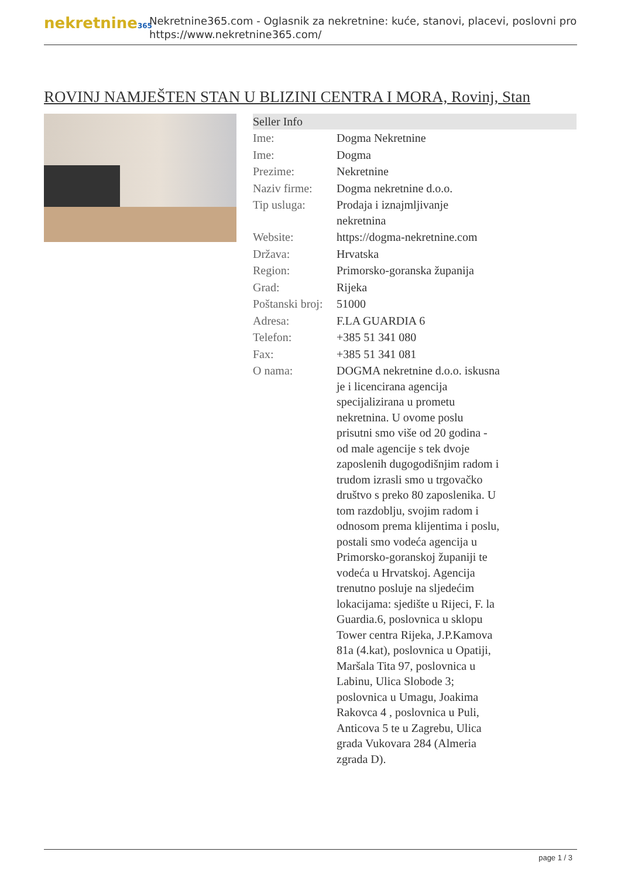nekretnine365
Nekretnine365.com - Oglasnik za nekretnine: kuće, stanovi, placevi, poslovni pro
https://www.nekretnine365.com/
ROVINJ NAMJEŠTEN STAN U BLIZINI CENTRA I MORA, Rovinj, Stan
| Seller Info | |
| --- | --- |
| Ime: | Dogma Nekretnine |
| Ime: | Dogma |
| Prezime: | Nekretnine |
| Naziv firme: | Dogma nekretnine d.o.o. |
| Tip usluga: | Prodaja i iznajmljivanje nekretnina |
| Website: | https://dogma-nekretnine.com |
| Država: | Hrvatska |
| Region: | Primorsko-goranska županija |
| Grad: | Rijeka |
| Poštanski broj: | 51000 |
| Adresa: | F.LA GUARDIA 6 |
| Telefon: | +385 51 341 080 |
| Fax: | +385 51 341 081 |
| O nama: | DOGMA nekretnine d.o.o. iskusna je i licencirana agencija specijalizirana u prometu nekretnina. U ovome poslu prisutni smo više od 20 godina - od male agencije s tek dvoje zaposlenih dugogodišnjim radom i trudom izrasli smo u trgovačko društvo s preko 80 zaposlenika. U tom razdoblju, svojim radom i odnosom prema klijentima i poslu, postali smo vodeća agencija u Primorsko-goranskoj županiji te vodeća u Hrvatskoj. Agencija trenutno posluje na sljedećim lokacijama: sjedište u Rijeci, F. la Guardia.6, poslovnica u sklopu Tower centra Rijeka, J.P.Kamova 81a (4.kat), poslovnica u Opatiji, Maršala Tita 97, poslovnica u Labinu, Ulica Slobode 3; poslovnica u Umagu, Joakima Rakovca 4 , poslovnica u Puli, Anticova 5 te u Zagrebu, Ulica grada Vukovara 284 (Almeria zgrada D). |
page 1 / 3